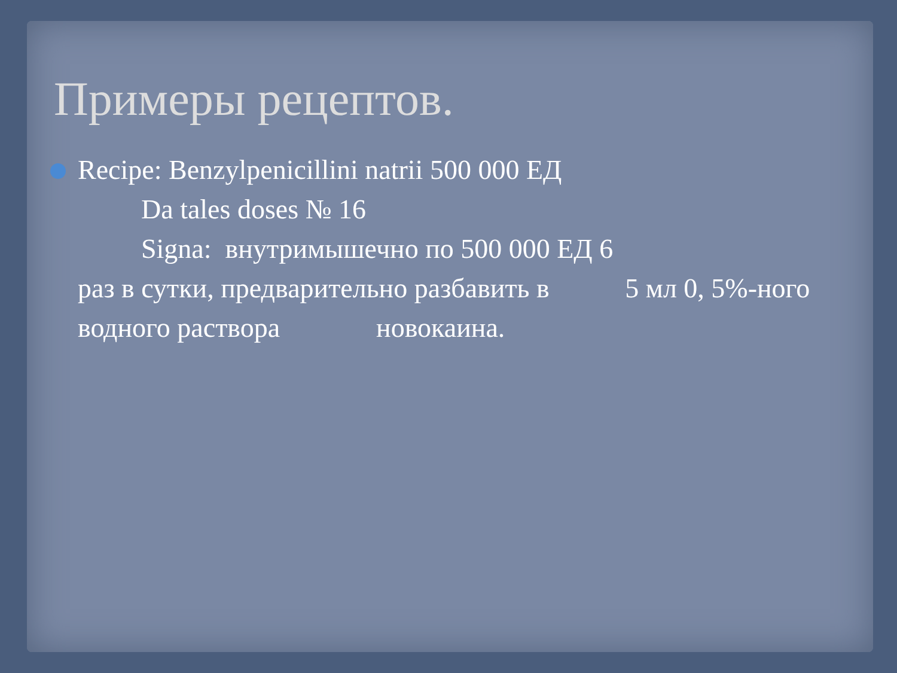Примеры рецептов.
Recipe: Benzylpenicillini natrii 500 000 ЕД
Da tales doses № 16
Signa: внутримышечно по 500 000 ЕД 6
раз в сутки, предварительно разбавить в 5 мл 0, 5%-ного водного раствора новокаина.